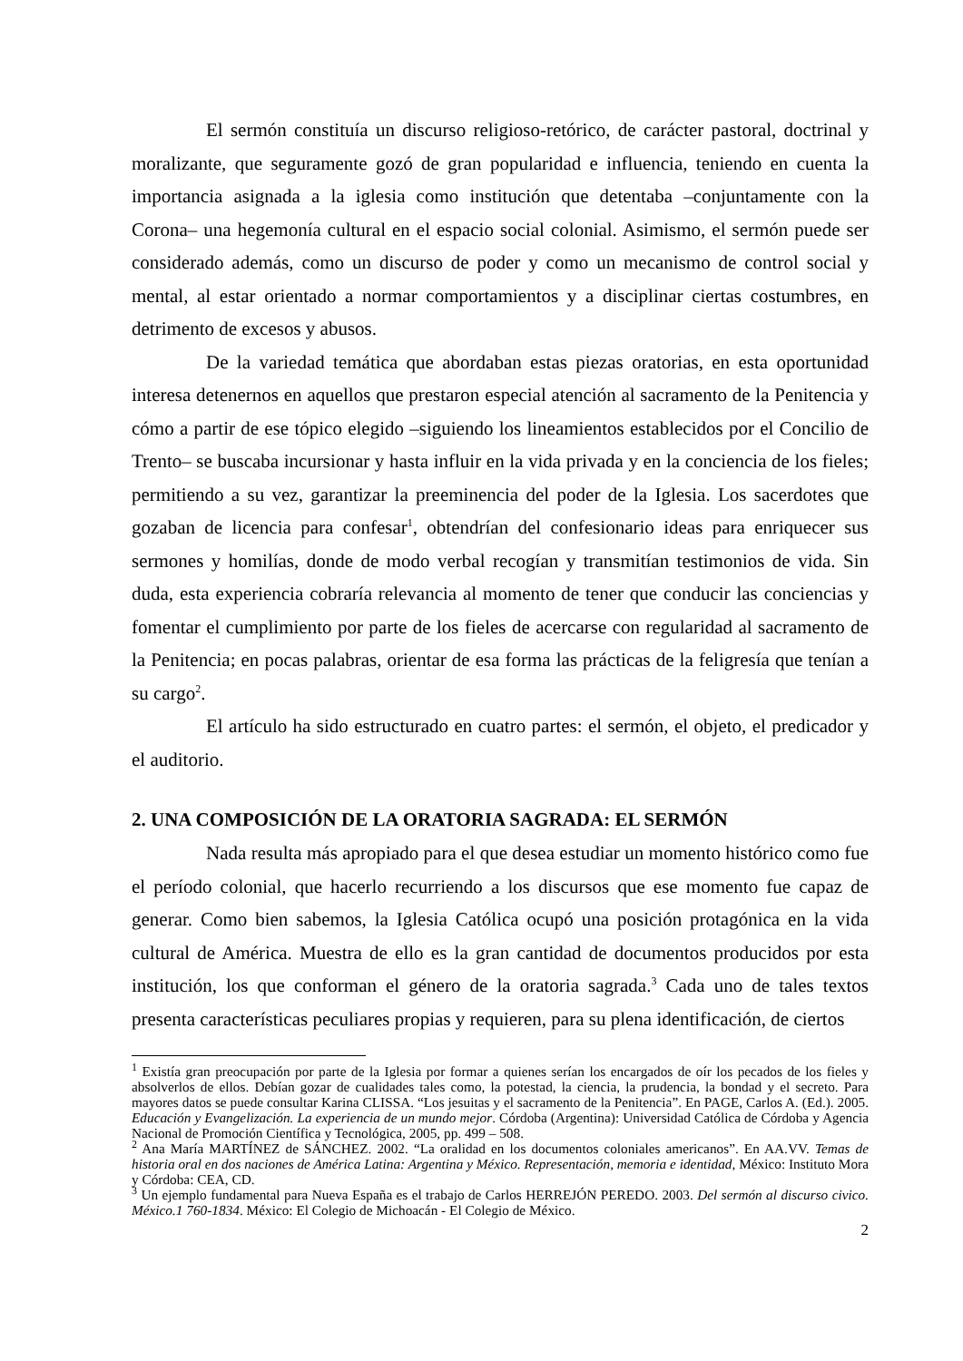El sermón constituía un discurso religioso-retórico, de carácter pastoral, doctrinal y moralizante, que seguramente gozó de gran popularidad e influencia, teniendo en cuenta la importancia asignada a la iglesia como institución que detentaba –conjuntamente con la Corona– una hegemonía cultural en el espacio social colonial. Asimismo, el sermón puede ser considerado además, como un discurso de poder y como un mecanismo de control social y mental, al estar orientado a normar comportamientos y a disciplinar ciertas costumbres, en detrimento de excesos y abusos.
De la variedad temática que abordaban estas piezas oratorias, en esta oportunidad interesa detenernos en aquellos que prestaron especial atención al sacramento de la Penitencia y cómo a partir de ese tópico elegido –siguiendo los lineamientos establecidos por el Concilio de Trento– se buscaba incursionar y hasta influir en la vida privada y en la conciencia de los fieles; permitiendo a su vez, garantizar la preeminencia del poder de la Iglesia. Los sacerdotes que gozaban de licencia para confesar<sup>1</sup>, obtendrían del confesionario ideas para enriquecer sus sermones y homilías, donde de modo verbal recogían y transmitían testimonios de vida. Sin duda, esta experiencia cobraría relevancia al momento de tener que conducir las conciencias y fomentar el cumplimiento por parte de los fieles de acercarse con regularidad al sacramento de la Penitencia; en pocas palabras, orientar de esa forma las prácticas de la feligresía que tenían a su cargo<sup>2</sup>.
El artículo ha sido estructurado en cuatro partes: el sermón, el objeto, el predicador y el auditorio.
2. UNA COMPOSICIÓN DE LA ORATORIA SAGRADA: EL SERMÓN
Nada resulta más apropiado para el que desea estudiar un momento histórico como fue el período colonial, que hacerlo recurriendo a los discursos que ese momento fue capaz de generar. Como bien sabemos, la Iglesia Católica ocupó una posición protagónica en la vida cultural de América. Muestra de ello es la gran cantidad de documentos producidos por esta institución, los que conforman el género de la oratoria sagrada.<sup>3</sup> Cada uno de tales textos presenta características peculiares propias y requieren, para su plena identificación, de ciertos
<sup>1</sup> Existía gran preocupación por parte de la Iglesia por formar a quienes serían los encargados de oír los pecados de los fieles y absolverlos de ellos. Debían gozar de cualidades tales como, la potestad, la ciencia, la prudencia, la bondad y el secreto. Para mayores datos se puede consultar Karina CLISSA. “Los jesuitas y el sacramento de la Penitencia”. En PAGE, Carlos A. (Ed.). 2005. Educación y Evangelización. La experiencia de un mundo mejor. Córdoba (Argentina): Universidad Católica de Córdoba y Agencia Nacional de Promoción Científica y Tecnológica, 2005, pp. 499 – 508.
<sup>2</sup> Ana María MARTÍNEZ de SÁNCHEZ. 2002. “La oralidad en los documentos coloniales americanos”. En AA.VV. Temas de historia oral en dos naciones de América Latina: Argentina y México. Representación, memoria e identidad, México: Instituto Mora y Córdoba: CEA, CD.
<sup>3</sup> Un ejemplo fundamental para Nueva España es el trabajo de Carlos HERREJÓN PEREDO. 2003. Del sermón al discurso civico. México.1 760-1834. México: El Colegio de Michoacán - El Colegio de México.
2